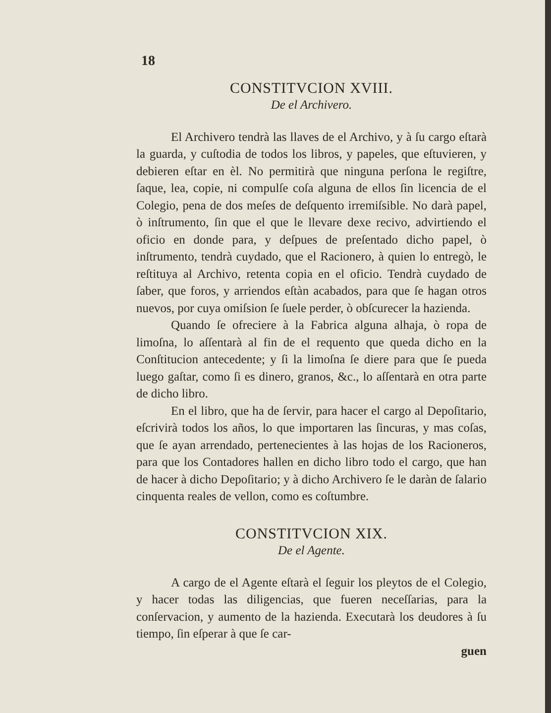18
CONSTITVCION XVIII.
De el Archivero.
El Archivero tendrà las llaves de el Archivo, y à ſu cargo eſtarà la guarda, y cuſtodia de todos los libros, y papeles, que eſtuvieren, y debieren eſtar en èl. No permitirà que ninguna perſona le regiſtre, ſaque, lea, copie, ni compulſe coſa alguna de ellos ſin licencia de el Colegio, pena de dos meſes de deſquento irremiſsible. No darà papel, ò inſtrumento, ſin que el que le llevare dexe recivo, advirtiendo el oficio en donde para, y deſpues de preſentado dicho papel, ò inſtrumento, tendrà cuydado, que el Racionero, à quien lo entregò, le reſtituya al Archivo, retenta copia en el oficio. Tendrà cuydado de ſaber, que foros, y arriendos eſtàn acabados, para que ſe hagan otros nuevos, por cuya omiſsion ſe ſuele perder, ò obſcurecer la hazienda.
Quando ſe ofreciere à la Fabrica alguna alhaja, ò ropa de limoſna, lo aſſentarà al fin de el requento que queda dicho en la Conſtitucion antecedente; y ſi la limoſna ſe diere para que ſe pueda luego gaſtar, como ſi es dinero, granos, &c., lo aſſentarà en otra parte de dicho libro.
En el libro, que ha de ſervir, para hacer el cargo al Depoſitario, eſcrivirà todos los años, lo que importaren las ſincuras, y mas coſas, que ſe ayan arrendado, pertenecientes à las hojas de los Racioneros, para que los Contadores hallen en dicho libro todo el cargo, que han de hacer à dicho Depoſitario; y à dicho Archivero ſe le daràn de ſalario cinquenta reales de vellon, como es coſtumbre.
CONSTITVCION XIX.
De el Agente.
A cargo de el Agente eſtarà el ſeguir los pleytos de el Colegio, y hacer todas las diligencias, que fueren neceſſarias, para la conſervacion, y aumento de la hazienda. Executarà los deudores à ſu tiempo, ſin eſperar à que ſe car-
guen